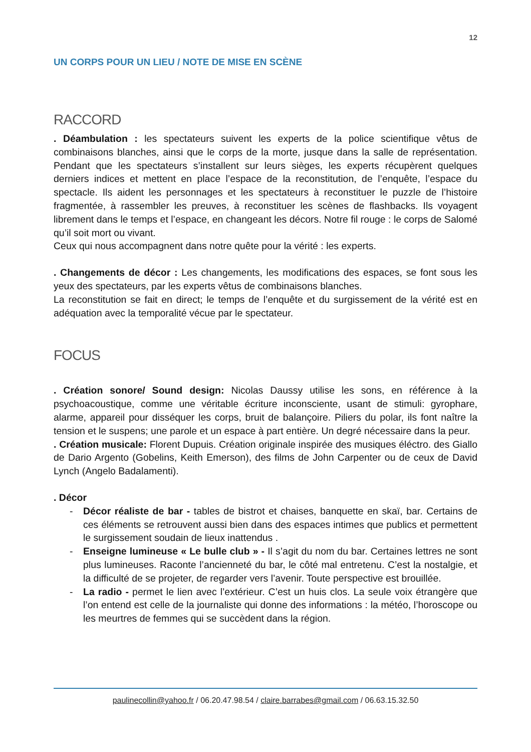12
UN CORPS POUR UN LIEU / NOTE DE MISE EN SCÈNE
RACCORD
. Déambulation : les spectateurs suivent les experts de la police scientifique vêtus de combinaisons blanches, ainsi que le corps de la morte, jusque dans la salle de représentation. Pendant que les spectateurs s’installent sur leurs sièges, les experts récupèrent quelques derniers indices et mettent en place l’espace de la reconstitution, de l’enquête, l’espace du spectacle. Ils aident les personnages et les spectateurs à reconstituer le puzzle de l’histoire fragmentée, à rassembler les preuves, à reconstituer les scènes de flashbacks. Ils voyagent librement dans le temps et l’espace, en changeant les décors. Notre fil rouge : le corps de Salomé qu’il soit mort ou vivant.
Ceux qui nous accompagnent dans notre quête pour la vérité : les experts.
. Changements de décor : Les changements, les modifications des espaces, se font sous les yeux des spectateurs, par les experts vêtus de combinaisons blanches.
La reconstitution se fait en direct; le temps de l’enquête et du surgissement de la vérité est en adéquation avec la temporalité vécue par le spectateur.
FOCUS
. Création sonore/ Sound design: Nicolas Daussy utilise les sons, en référence à la psychoacoustique, comme une véritable écriture inconsciente, usant de stimuli: gyrophare, alarme, appareil pour disséquer les corps, bruit de balançoire. Piliers du polar, ils font naître la tension et le suspens; une parole et un espace à part entière. Un degré nécessaire dans la peur.
. Création musicale: Florent Dupuis. Création originale inspirée des musiques éléctro. des Giallo de Dario Argento (Gobelins, Keith Emerson), des films de John Carpenter ou de ceux de David Lynch (Angelo Badalamenti).
. Décor
- Décor réaliste de bar - tables de bistrot et chaises, banquette en skaï, bar. Certains de ces éléments se retrouvent aussi bien dans des espaces intimes que publics et permettent le surgissement soudain de lieux inattendus .
- Enseigne lumineuse « Le bulle club » - Il s’agit du nom du bar. Certaines lettres ne sont plus lumineuses. Raconte l’ancienneté du bar, le côté mal entretenu. C’est la nostalgie, et la difficulté de se projeter, de regarder vers l’avenir. Toute perspective est brouillée.
- La radio - permet le lien avec l’extérieur. C’est un huis clos. La seule voix étrangère que l’on entend est celle de la journaliste qui donne des informations : la météo, l’horoscope ou les meurtres de femmes qui se succèdent dans la région.
paulinecollin@yahoo.fr / 06.20.47.98.54 / claire.barrabes@gmail.com / 06.63.15.32.50